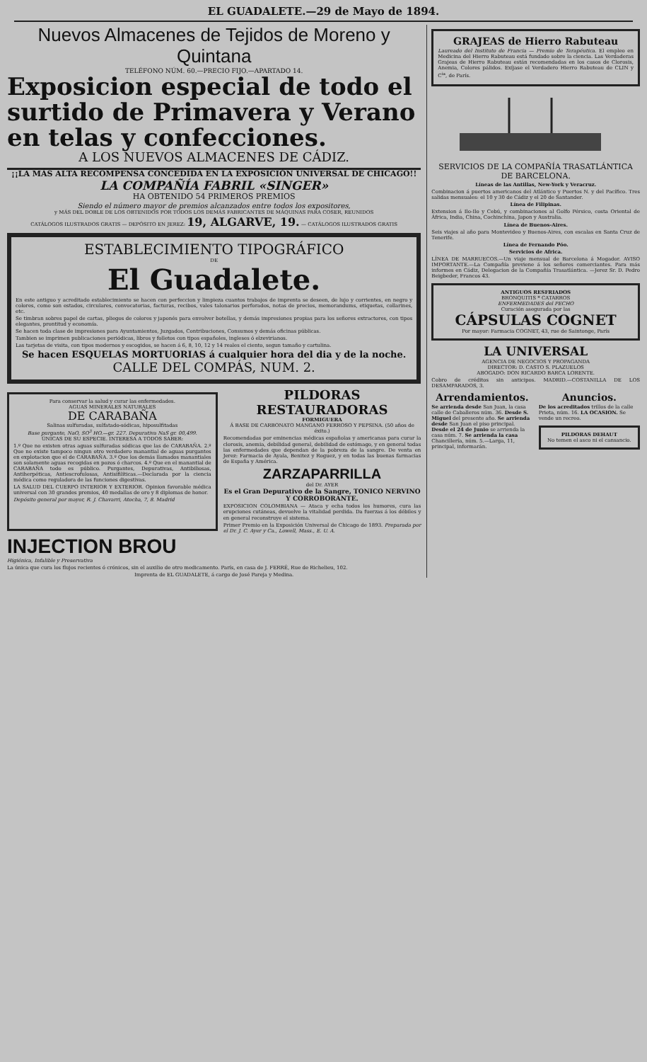EL GUADALETE.—29 de Mayo de 1894.
Nuevos Almacenes de Tejidos de Moreno y Quintana
TELÉFONO NÚM. 60.—PRECIO FIJO.—APARTADO 14.
Exposicion especial de todo el surtido de Primavera y Verano en telas y confecciones.
A LOS NUEVOS ALMACENES DE CÁDIZ.
¡¡LA MÁS ALTA RECOMPENSA CONCEDIDA EN LA EXPOSICIÓN UNIVERSAL DE CHICAGO!!
LA COMPAÑÍA FABRIL «SINGER»
HA OBTENIDO 54 PRIMEROS PREMIOS
Siendo el número mayor de premios alcanzados entre todos los expositores,
y MÁS DEL DOBLE DE LOS OBTENIDOS POR TODOS LOS DEMÁS FABRICANTES DE MÁQUINAS PARA COSER, REUNIDOS
CATÁLOGOS ILUSTRADOS GRATIS — DEPÓSITO EN JEREZ: 19, ALGARVE, 19. — CATÁLOGOS ILUSTRADOS GRATIS
ESTABLECIMIENTO TIPOGRÁFICO
DE
El Guadalete.
En este antiguo y acreditado establecimiento se hacen con perfeccion y limpieza cuantos trabajos de imprenta se deseen, de lujo y corrientes, en negro y colores, como son estados, circulares, convocatorias, facturas, recibos, vales talonarios perforados, notas de precios, memorandums, etiquetas, collarines, etc.
Se timbran sobres papel de cartas, pliegos de colores y japonés para envolver botellas, y demás impresiones propias para los señores extractores, con tipos elegantes, prontitud y economía.
Se hacen toda clase de impresiones para Ayuntamientos, Juzgados, Contribuciones, Consumos y demás oficinas públicas.
Tambien se imprimen publicaciones periódicas, libros y folletos con tipos españoles, ingleses ó elzevirianos.
Las tarjetas de visita, con tipos modernos y escogidos, se hacen á 6, 8, 10, 12 y 14 reales el ciento, segun tamaño y cartulina.
Se hacen ESQUELAS MORTUORIAS á cualquier hora del dia y de la noche.
CALLE DEL COMPÁS, NUM. 2.
Para conservar la salud y curar las enfermedades.
AGUAS MINERALES NATURALES
DE CARABAÑA
Salinas sulfuradas, sulfatado-sódicas, hiposulfitadas
Base purgante, NaO, SO<sup>3</sup> HO.—gr. 227. Depurativa NaS gr. 00,499.
ÚNICAS DE SU ESPECIE. INTERESA A TODOS SABER:
1.º Que no existen otras aguas sulfuradas sódicas que las de CARABAÑA. 2.º Que no existe tampoco ningun otro verdadero manantial de aguas purgantes en explotacion que el de CARABAÑA. 3.º Que los demás llamados manantiales son solamente aguas recogidas en pozos ó charcos. 4.º Que en el manantial de CARABAÑA todo es público. Purgantes, Depurativas, Antibiliosas, Antiherpéticas, Antiescrofulosas, Antisifilíticas.—Declarada por la ciencia médica como reguladora de las funciones digestivas.
LA SALUD DEL CUERPO INTERIOR Y EXTERIOR. Opinion favorable médica universal con 30 grandes premios, 40 medallas de oro y 8 diplomas de honor.
Depósito general por mayor, R. J. Chavarri, Atocha, 7, 8. Madrid
PILDORAS RESTAURADORAS
FORMIGUERA
Á BASE DE CARBONATO MANGANO FERROSO Y PEPSINA. (50 años de éxito.)
Recomendadas por eminencias médicas españolas y americanas para curar la clorosis, anemia, debilidad general, debilidad de estómago, y en general todas las enfermedades que dependan de la pobreza de la sangre. De venta en Jerez: Farmacia de Ayala, Benitez y Roguez, y en todas las buenas farmacias de España y América.
ZARZAPARRILLA
del Dr. AYER
Es el Gran Depurativo de la Sangre, TONICO NERVINO Y CORROBORANTE.
EXPOSICION COLOMBIANA — Ataca y echa todos los humores, cura las erupciones cutáneas, devuelve la vitalidad perdida. Da fuerzas á los débiles y en general reconstruye el sistema.
Primer Premio en la Exposición Universal de Chicago de 1893. Preparada por el Dr. J. C. Ayer y Ca., Lowell, Mass., E. U. A.
INJECTION BROU
Higiénica, Infalible y Preservativa
La única que cura los flujos recientes ó crónicos, sin el auxilio de otro medicamento. París, en casa de J. FERRÉ, Rue de Richelieu, 102.
Imprenta de EL GUADALETE, á cargo de José Pareja y Medina.
GRAJEAS de Hierro Rabuteau
Laureado del Instituto de Francia — Premio de Terapéutica. El empleo en Medicina del Hierro Rabuteau está fundado sobre la ciencia. Las Verdaderas Grajeas de Hierro Rabuteau están recomendadas en los casos de Clorosis, Anemia, Colores pálidos. Exíjase el Verdadero Hierro Rabuteau de CLIN y C<sup>ia</sup>, de París.
SERVICIOS DE LA COMPAÑÍA TRASATLÁNTICA DE BARCELONA.
Líneas de las Antillas, New-York y Veracruz.
Combinacion á puertos americanos del Atlántico y Puertos N. y del Pacífico. Tres salidas mensuales: el 10 y 30 de Cádiz y el 20 de Santander.
Línea de Filipinas.
Extension á Ilo-Ilo y Cebú, y combinaciones al Golfo Pérsico, costa Oriental de África, India, China, Cochinchina, Japon y Australia.
Línea de Buenos-Aires.
Seis viajes al año para Montevideo y Buenos-Aires, con escalas en Santa Cruz de Tenerife.
Línea de Fernando Póo.
Servicios de Africa.
LÍNEA DE MARRUECOS.—Un viaje mensual de Barcelona á Mogador. AVISO IMPORTANTE.—La Compañía previene á los señores comerciantes. Para más informes en Cádiz, Delegacion de la Compañía Trasatlántica. —Jerez Sr. D. Pedro Beigbeder, Francos 43.
ANTIGUOS RESFRIADOS
BRONQUITIS * CATARROS
ENFERMEDADES del PECHO
Curación asegurada por las
CÁPSULAS COGNET
Por mayor: Farmacia COGNET, 43, rue de Saintonge, París
LA UNIVERSAL
AGENCIA DE NEGOCIOS Y PROPAGANDA
DIRECTOR: D. CASTO S. PLAZUELOS
ABOGADO: DON RICARDO BARCA LORENTE.
Cobro de créditos sin anticipos. MADRID.—COSTANILLA DE LOS DESAMPARADOS, 3.
Arrendamientos.
Se arrienda desde San Juan, la casa calle de Caballeros núm. 36. Desde S. Miguel del presente año. Se arrienda desde San Juan el piso principal. Desde el 24 de Junio se arrienda la casa núm. 7. Se arrienda la casa Chancillería, núm. 5.—Larga, 11, principal, informarán.
Anuncios.
De los acreditados trillos de la calle Prieta, núm. 16. LA OCASION. Se vende un recreo.
PILDORAS DEHAUT
No temen el asco ni el cansancio.